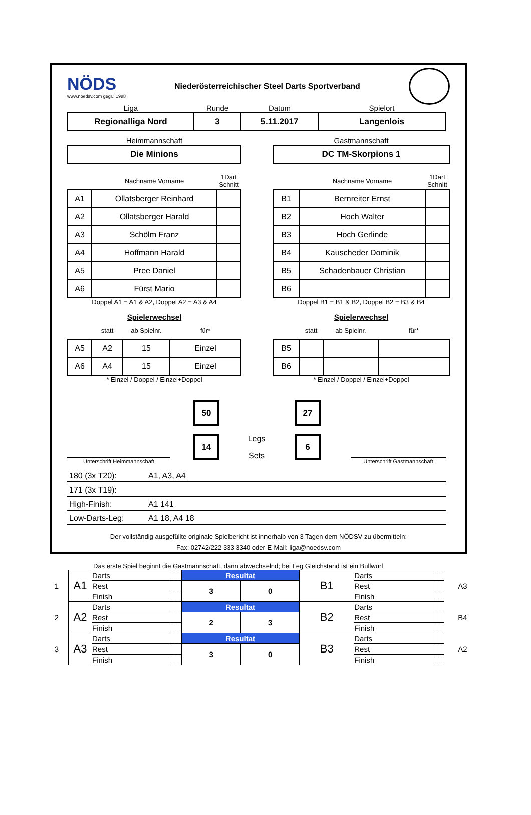NÖDS
www.noedsv.com gegr.: 1988
Niederösterreichischer Steel Darts Sportverband
| Liga | Runde | Datum | Spielort |
| Regionalliga Nord | 3 | 5.11.2017 | Langenlois |
| Heimmannschaft |
| Die Minions |
| Gastmannschaft |
| DC TM-Skorpions 1 |
| | Nachname Vorname | 1Dart Schnitt |
| A1 | Ollatsberger Reinhard | |
| A2 | Ollatsberger Harald | |
| A3 | Schölm Franz | |
| A4 | Hoffmann Harald | |
| A5 | Pree Daniel | |
| A6 | Fürst Mario | |
Doppel A1 = A1 & A2, Doppel A2 = A3 & A4
Spielerwechsel
| | statt | ab Spielnr. | für* |
| A5 | A2 | 15 | Einzel |
| A6 | A4 | 15 | Einzel |
* Einzel / Doppel / Einzel+Doppel
| | Nachname Vorname | 1Dart Schnitt |
| B1 | Bernreiter Ernst | |
| B2 | Hoch Walter | |
| B3 | Hoch Gerlinde | |
| B4 | Kauscheder Dominik | |
| B5 | Schadenbauer Christian | |
| B6 | | |
Doppel B1 = B1 & B2, Doppel B2 = B3 & B4
Spielerwechsel
| | statt | ab Spielnr. | für* |
| B5 | | | |
| B6 | | | |
* Einzel / Doppel / Einzel+Doppel
Unterschrift Heimmannschaft
| 50 |
| 14 |
Legs
Sets
| 27 |
| 6 |
Unterschrift Gastmannschaft
180 (3x T20): A1, A3, A4
171 (3x T19):
High-Finish: A1 141
Low-Darts-Leg: A1 18, A4 18
Der vollständig ausgefüllte originale Spielbericht ist innerhalb von 3 Tagen dem NÖDSV zu übermitteln:
Fax: 02742/222 333 3340 oder E-Mail: liga@noedsv.com
Das erste Spiel beginnt die Gastmannschaft, dann abwechselnd; bei Leg Gleichstand ist ein Bullwurf
| 1 | A1 | Darts | | | | | | Resultat | | B1 | Darts | | | | | | A3 |
| | | Rest | | | | | | 3 | 0 | | Rest | | | | | | |
| | | Finish | | | | | | | | | Finish | | | | | | |
| 2 | A2 | Darts | | | | | | Resultat | | B2 | Darts | | | | | | B4 |
| | | Rest | | | | | | 2 | 3 | | Rest | | | | | | |
| | | Finish | | | | | | | | | Finish | | | | | | |
| 3 | A3 | Darts | | | | | | Resultat | | B3 | Darts | | | | | | A2 |
| | | Rest | | | | | | 3 | 0 | | Rest | | | | | | |
| | | Finish | | | | | | | | | Finish | | | | | | |